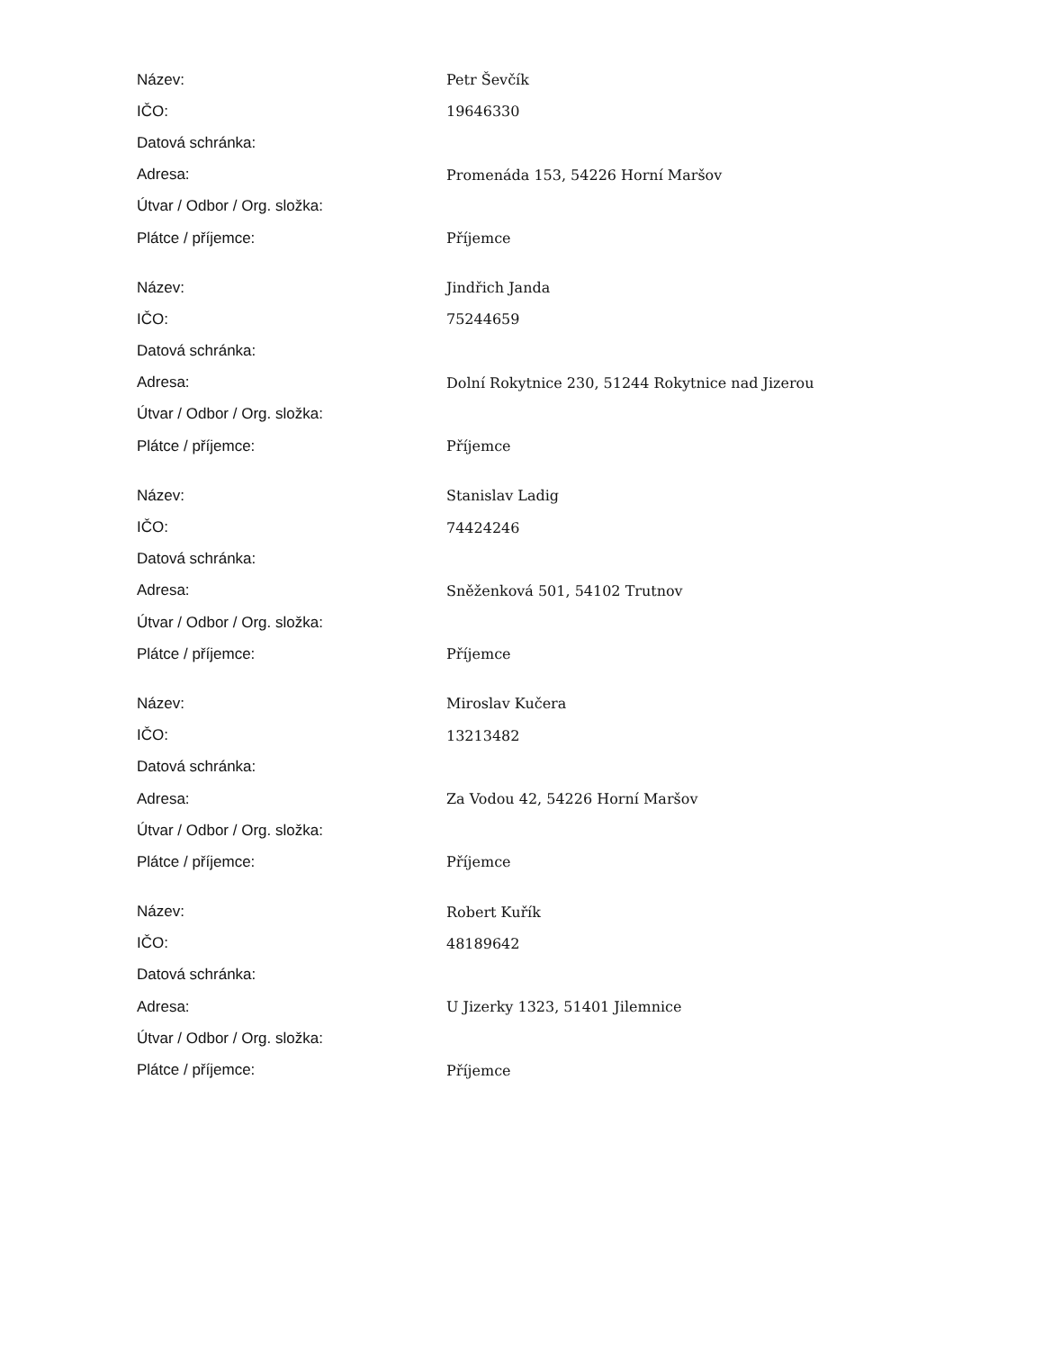| Název: | Petr Ševčík |
| IČO: | 19646330 |
| Datová schránka: | |
| Adresa: | Promenáda 153, 54226 Horní Maršov |
| Útvar / Odbor / Org. složka: | |
| Plátce / příjemce: | Příjemce |
| Název: | Jindřich Janda |
| IČO: | 75244659 |
| Datová schránka: | |
| Adresa: | Dolní Rokytnice 230, 51244 Rokytnice nad Jizerou |
| Útvar / Odbor / Org. složka: | |
| Plátce / příjemce: | Příjemce |
| Název: | Stanislav Ladig |
| IČO: | 74424246 |
| Datová schránka: | |
| Adresa: | Sněženková 501, 54102 Trutnov |
| Útvar / Odbor / Org. složka: | |
| Plátce / příjemce: | Příjemce |
| Název: | Miroslav Kučera |
| IČO: | 13213482 |
| Datová schránka: | |
| Adresa: | Za Vodou 42, 54226 Horní Maršov |
| Útvar / Odbor / Org. složka: | |
| Plátce / příjemce: | Příjemce |
| Název: | Robert Kuřík |
| IČO: | 48189642 |
| Datová schránka: | |
| Adresa: | U Jizerky 1323, 51401 Jilemnice |
| Útvar / Odbor / Org. složka: | |
| Plátce / příjemce: | Příjemce |